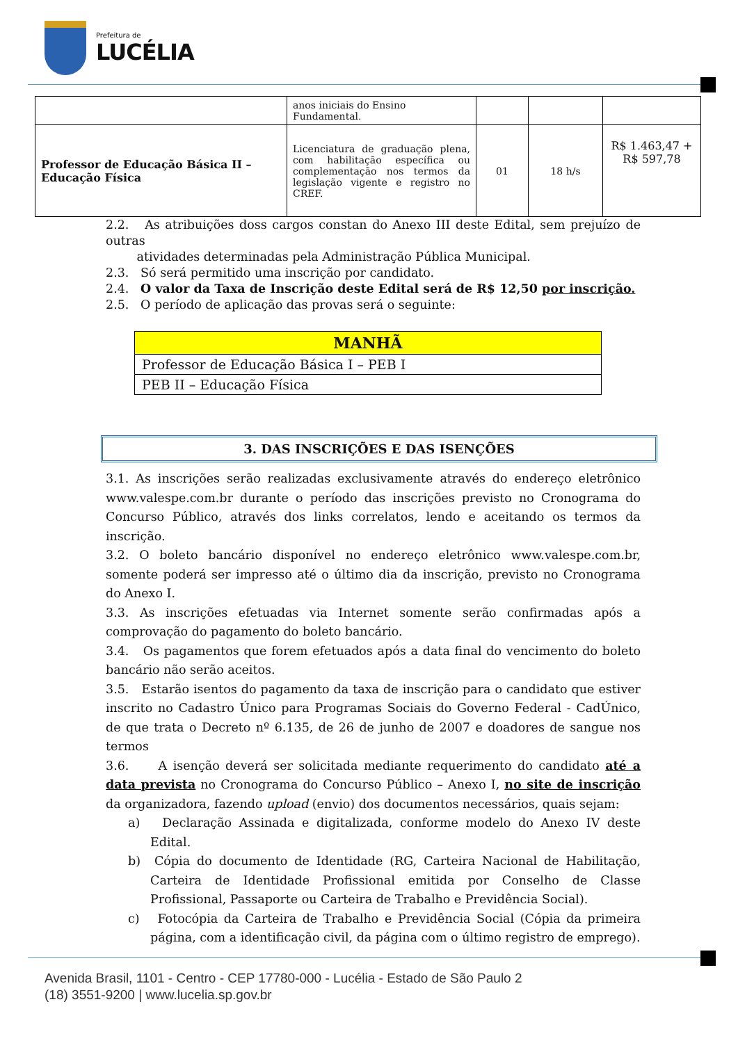Prefeitura de
LUCÉLIA
| | anos iniciais do Ensino Fundamental. | | | |
| Professor de Educação Básica II – Educação Física | Licenciatura de graduação plena, com habilitação específica ou complementação nos termos da legislação vigente e registro no CREF. | 01 | 18 h/s | R$ 1.463,47 + R$ 597,78 |
2.2. As atribuições doss cargos constan do Anexo III deste Edital, sem prejuízo de outras
atividades determinadas pela Administração Pública Municipal.
2.3. Só será permitido uma inscrição por candidato.
2.4. O valor da Taxa de Inscrição deste Edital será de R$ 12,50 por inscrição.
2.5. O período de aplicação das provas será o seguinte:
| MANHÃ |
| --- |
| Professor de Educação Básica I – PEB I |
| PEB II – Educação Física |
3. DAS INSCRIÇÕES E DAS ISENÇÕES
3.1. As inscrições serão realizadas exclusivamente através do endereço eletrônico www.valespe.com.br durante o período das inscrições previsto no Cronograma do Concurso Público, através dos links correlatos, lendo e aceitando os termos da inscrição.
3.2. O boleto bancário disponível no endereço eletrônico www.valespe.com.br, somente poderá ser impresso até o último dia da inscrição, previsto no Cronograma do Anexo I.
3.3. As inscrições efetuadas via Internet somente serão confirmadas após a comprovação do pagamento do boleto bancário.
3.4. Os pagamentos que forem efetuados após a data final do vencimento do boleto bancário não serão aceitos.
3.5. Estarão isentos do pagamento da taxa de inscrição para o candidato que estiver inscrito no Cadastro Único para Programas Sociais do Governo Federal - CadÚnico, de que trata o Decreto nº 6.135, de 26 de junho de 2007 e doadores de sangue nos termos
3.6. A isenção deverá ser solicitada mediante requerimento do candidato até a data prevista no Cronograma do Concurso Público – Anexo I, no site de inscrição da organizadora, fazendo upload (envio) dos documentos necessários, quais sejam:
a) Declaração Assinada e digitalizada, conforme modelo do Anexo IV deste Edital.
b) Cópia do documento de Identidade (RG, Carteira Nacional de Habilitação, Carteira de Identidade Profissional emitida por Conselho de Classe Profissional, Passaporte ou Carteira de Trabalho e Previdência Social).
c) Fotocópia da Carteira de Trabalho e Previdência Social (Cópia da primeira página, com a identificação civil, da página com o último registro de emprego).
Avenida Brasil, 1101 - Centro - CEP 17780-000 - Lucélia - Estado de São Paulo 2
(18) 3551-9200 | www.lucelia.sp.gov.br